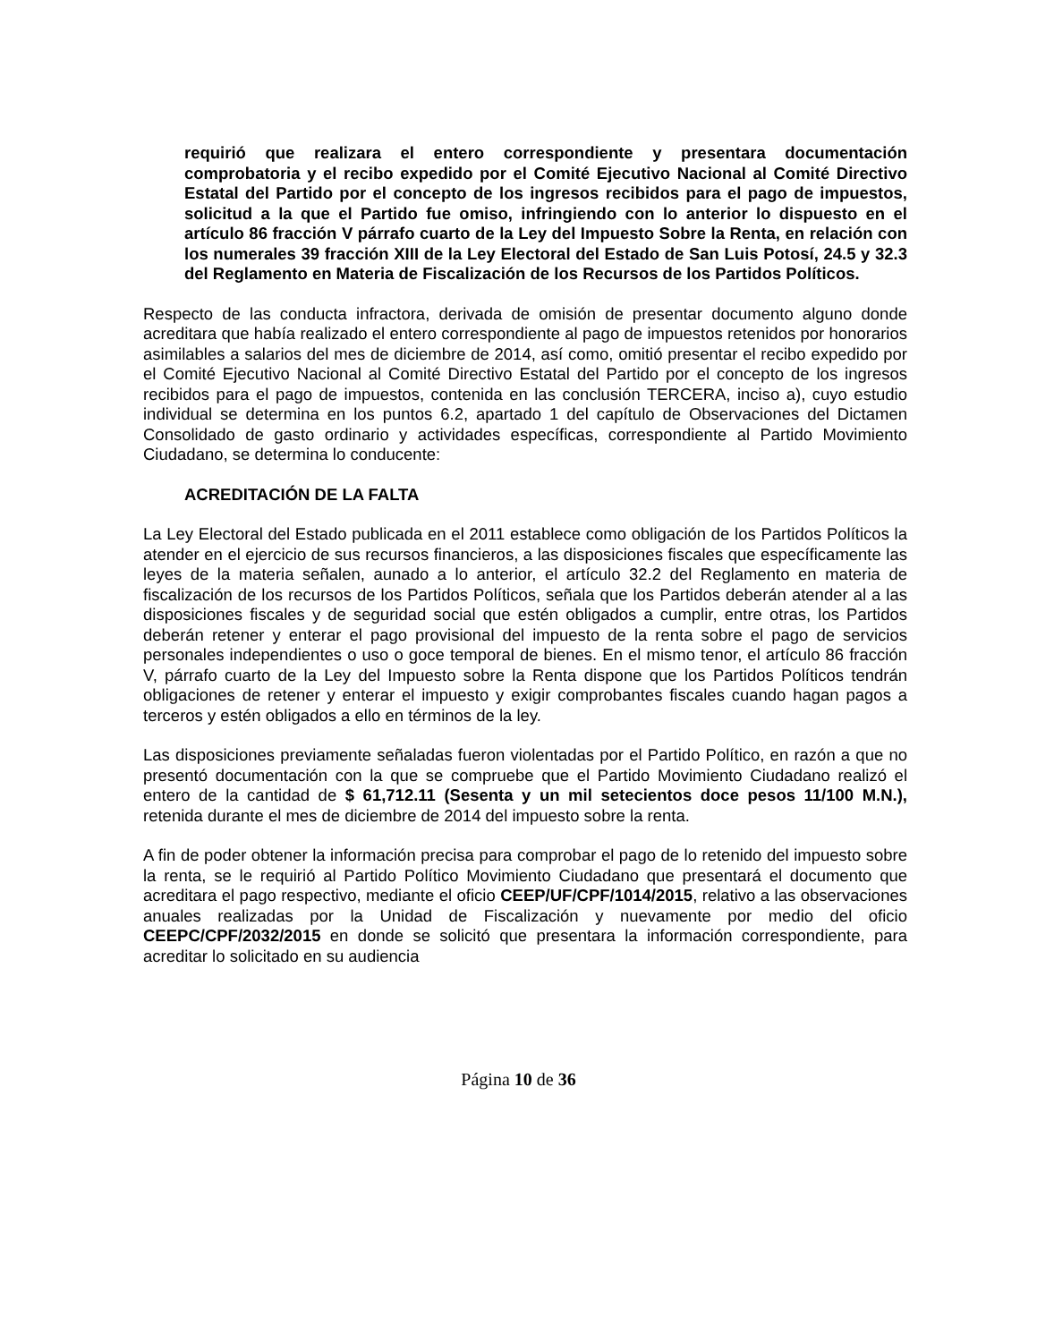requirió que realizara el entero correspondiente y presentara documentación comprobatoria y el recibo expedido por el Comité Ejecutivo Nacional al Comité Directivo Estatal del Partido por el concepto de los ingresos recibidos para el pago de impuestos, solicitud a la que el Partido fue omiso, infringiendo con lo anterior lo dispuesto en el artículo 86 fracción V párrafo cuarto de la Ley del Impuesto Sobre la Renta, en relación con los numerales 39 fracción XIII de la Ley Electoral del Estado de San Luis Potosí, 24.5 y 32.3 del Reglamento en Materia de Fiscalización de los Recursos de los Partidos Políticos.
Respecto de las conducta infractora, derivada de omisión de presentar documento alguno donde acreditara que había realizado el entero correspondiente al pago de impuestos retenidos por honorarios asimilables a salarios del mes de diciembre de 2014, así como, omitió presentar el recibo expedido por el Comité Ejecutivo Nacional al Comité Directivo Estatal del Partido por el concepto de los ingresos recibidos para el pago de impuestos, contenida en las conclusión TERCERA, inciso a), cuyo estudio individual se determina en los puntos 6.2, apartado 1 del capítulo de Observaciones del Dictamen Consolidado de gasto ordinario y actividades específicas, correspondiente al Partido Movimiento Ciudadano, se determina lo conducente:
ACREDITACIÓN DE LA FALTA
La Ley Electoral del Estado publicada en el 2011 establece como obligación de los Partidos Políticos la atender en el ejercicio de sus recursos financieros, a las disposiciones fiscales que específicamente las leyes de la materia señalen, aunado a lo anterior, el artículo 32.2 del Reglamento en materia de fiscalización de los recursos de los Partidos Políticos, señala que los Partidos deberán atender al a las disposiciones fiscales y de seguridad social que estén obligados a cumplir, entre otras, los Partidos deberán retener y enterar el pago provisional del impuesto de la renta sobre el pago de servicios personales independientes o uso o goce temporal de bienes. En el mismo tenor, el artículo 86 fracción V, párrafo cuarto de la Ley del Impuesto sobre la Renta dispone que los Partidos Políticos tendrán obligaciones de retener y enterar el impuesto y exigir comprobantes fiscales cuando hagan pagos a terceros y estén obligados a ello en términos de la ley.
Las disposiciones previamente señaladas fueron violentadas por el Partido Político, en razón a que no presentó documentación con la que se compruebe que el Partido Movimiento Ciudadano realizó el entero de la cantidad de $ 61,712.11 (Sesenta y un mil setecientos doce pesos 11/100 M.N.), retenida durante el mes de diciembre de 2014 del impuesto sobre la renta.
A fin de poder obtener la información precisa para comprobar el pago de lo retenido del impuesto sobre la renta, se le requirió al Partido Político Movimiento Ciudadano que presentará el documento que acreditara el pago respectivo, mediante el oficio CEEP/UF/CPF/1014/2015, relativo a las observaciones anuales realizadas por la Unidad de Fiscalización y nuevamente por medio del oficio CEEPC/CPF/2032/2015 en donde se solicitó que presentara la información correspondiente, para acreditar lo solicitado en su audiencia
Página 10 de 36